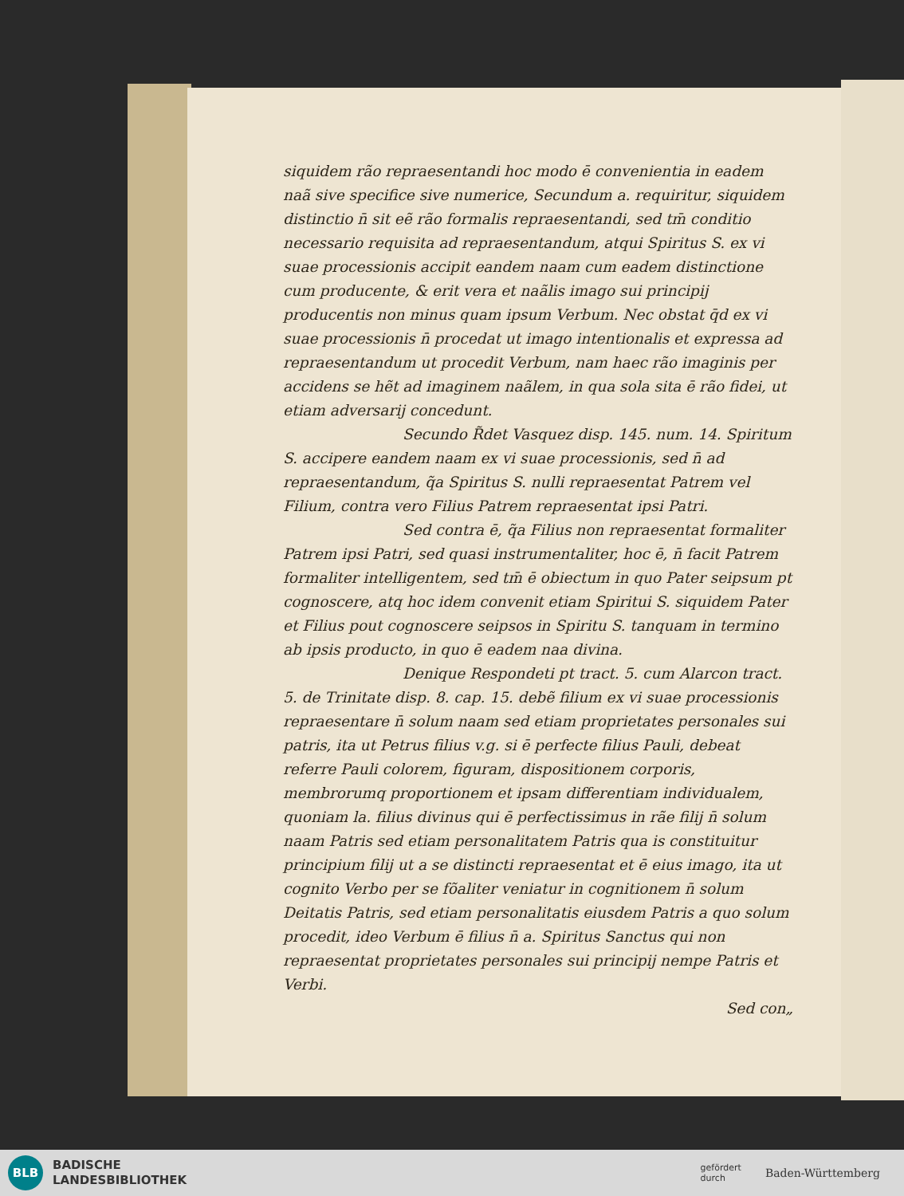siquidem rão repraesentandi hoc modo ē convenientia in eadem naã sive specifice sive numerice, Secundum a. requiritur, siquidem distinctio n̄ sit eẽ rão formalis repraesentandi, sed tm̄ conditio necessario requisita ad repraesentandum, atqui Spiritus S. ex vi suae processionis accipit eandem naam cum eadem distinctione cum producente, & erit vera et naãlis imago sui principij producentis non minus quam ipsum Verbum. Nec obstat q̄d ex vi suae processionis n̄ procedat ut imago intentionalis et expressa ad repraesentandum ut procedit Verbum, nam haec rão imaginis per accidens se hẽt ad imaginem naãlem, in qua sola sita ē rão fidei, ut etiam adversarij concedunt.
Secundo R̃det Vasquez disp. 145. num. 14. Spiritum S. accipere eandem naam ex vi suae processionis, sed n̄ ad repraesentandum, q̃a Spiritus S. nulli repraesentat Patrem vel Filium, contra vero Filius Patrem repraesentat ipsi Patri.
Sed contra ē, q̃a Filius non repraesentat formaliter Patrem ipsi Patri, sed quasi instrumentaliter, hoc ē, n̄ facit Patrem formaliter intelligentem, sed tm̄ ē obiectum in quo Pater seipsum pt cognoscere, atq hoc idem convenit etiam Spiritui S. siquidem Pater et Filius pout cognoscere seipsos in Spiritu S. tanquam in termino ab ipsis producto, in quo ē eadem naa divina.
Denique Respondeti pt tract. 5. cum Alarcon tract. 5. de Trinitate disp. 8. cap. 15. debẽ filium ex vi suae processionis repraesentare n̄ solum naam sed etiam proprietates personales sui patris, ita ut Petrus filius v.g. si ē perfecte filius Pauli, debeat referre Pauli colorem, figuram, dispositionem corporis, membrorumq proportionem et ipsam differentiam individualem, quoniam la. filius divinus qui ē perfectissimus in rãe filij n̄ solum naam Patris sed etiam personalitatem Patris qua is constituitur principium filij ut a se distincti repraesentat et ē eius imago, ita ut cognito Verbo per se fõaliter veniatur in cognitionem n̄ solum Deitatis Patris, sed etiam personalitatis eiusdem Patris a quo solum procedit, ideo Verbum ē filius n̄ a. Spiritus Sanctus qui non repraesentat proprietates personales sui principij nempe Patris et Verbi.
Sed con„
BLB
BADISCHE
LANDESBIBLIOTHEK
gefördert
durch Baden-Württemberg